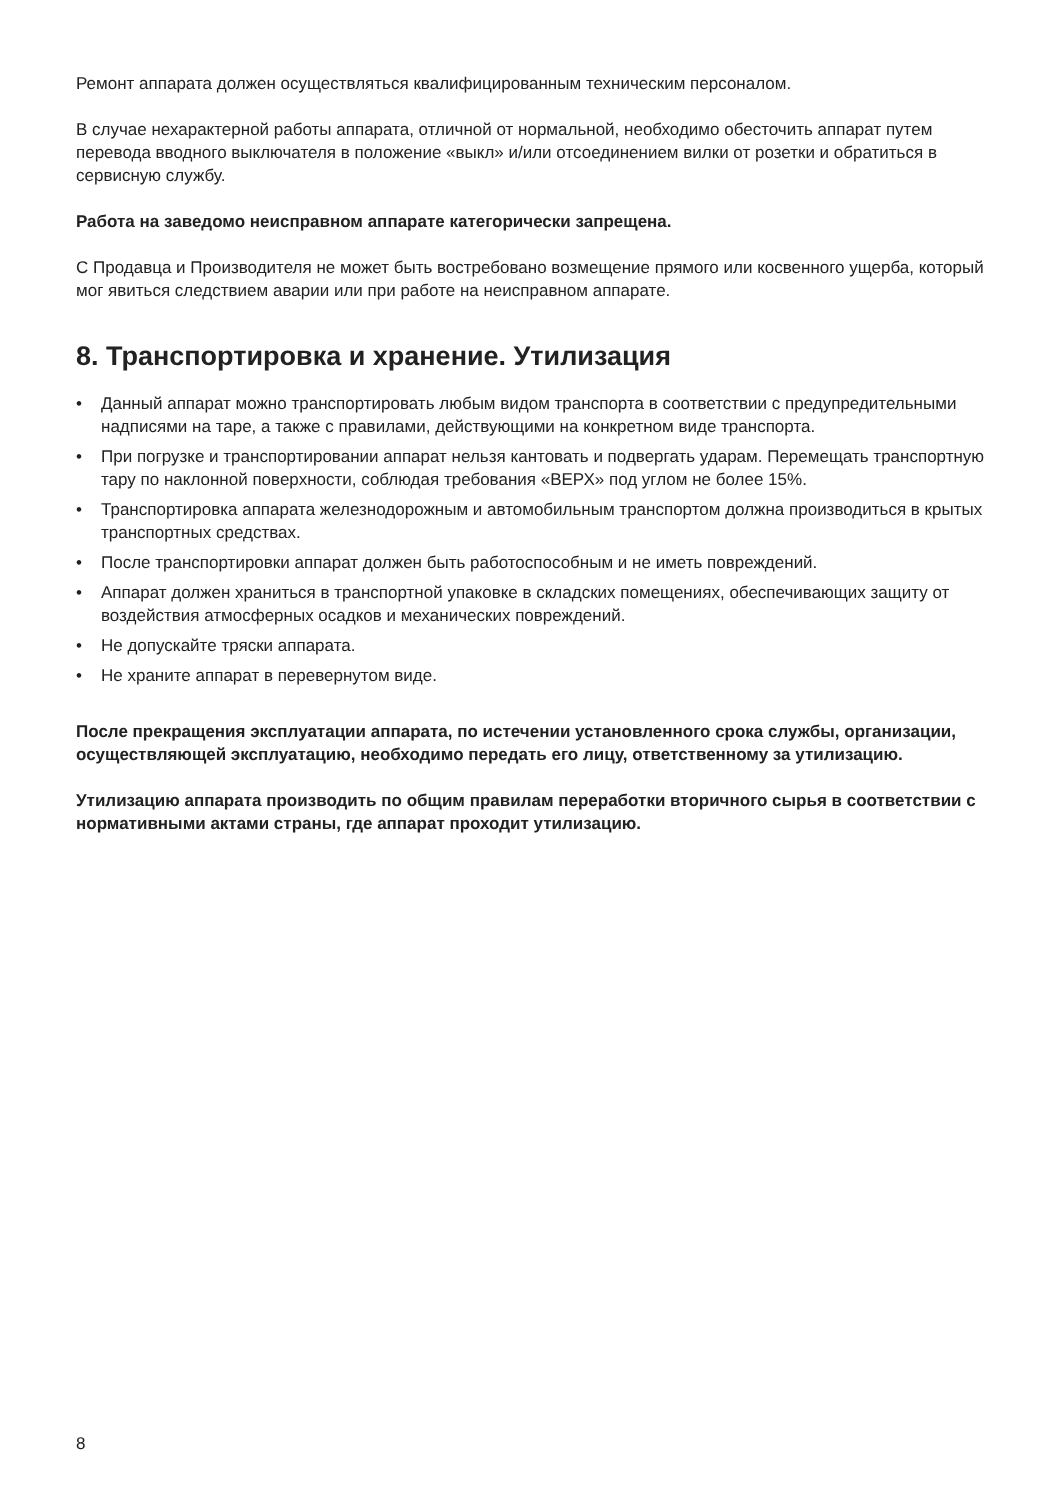Ремонт аппарата должен осуществляться квалифицированным техническим персоналом.
В случае нехарактерной работы аппарата, отличной от нормальной, необходимо обесточить аппарат путем перевода вводного выключателя в положение «выкл» и/или отсоединением вилки от розетки и обратиться в сервисную службу.
Работа на заведомо неисправном аппарате категорически запрещена.
С Продавца и Производителя не может быть востребовано возмещение прямого или косвенного ущерба, который мог явиться следствием аварии или при работе на неисправном аппарате.
8. Транспортировка и хранение. Утилизация
• Данный аппарат можно транспортировать любым видом транспорта в соответствии с предупредительными надписями на таре, а также с правилами, действующими на конкретном виде транспорта.
• При погрузке и транспортировании аппарат нельзя кантовать и подвергать ударам. Перемещать транспортную тару по наклонной поверхности, соблюдая требования «ВЕРХ» под углом не более 15%.
• Транспортировка аппарата железнодорожным и автомобильным транспортом должна производиться в крытых транспортных средствах.
• После транспортировки аппарат должен быть работоспособным и не иметь повреждений.
• Аппарат должен храниться в транспортной упаковке в складских помещениях, обеспечивающих защиту от воздействия атмосферных осадков и механических повреждений.
• Не допускайте тряски аппарата.
• Не храните аппарат в перевернутом виде.
После прекращения эксплуатации аппарата, по истечении установленного срока службы, организации, осуществляющей эксплуатацию, необходимо передать его лицу, ответственному за утилизацию.
Утилизацию аппарата производить по общим правилам переработки вторичного сырья в соответствии с нормативными актами страны, где аппарат проходит утилизацию.
8